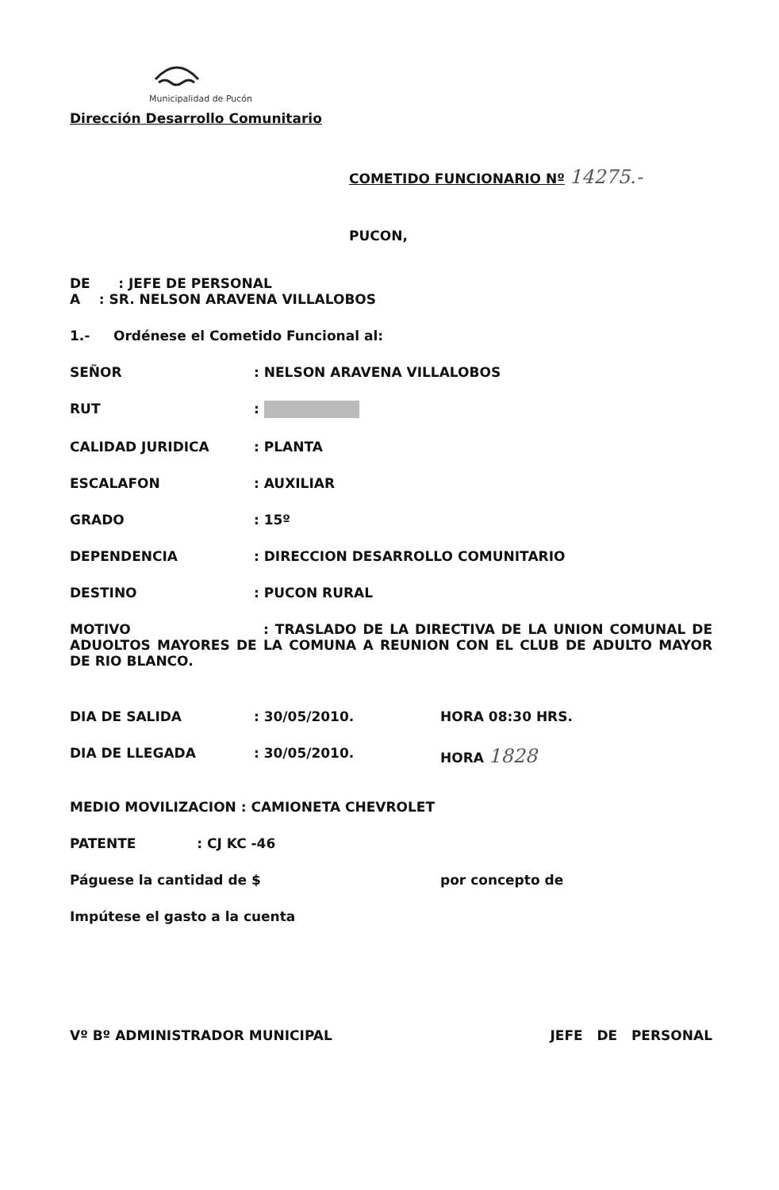Municipalidad de Pucón
Dirección Desarrollo Comunitario
COMETIDO FUNCIONARIO Nº 14275.-
PUCON,
DE : JEFE DE PERSONAL
A : SR. NELSON ARAVENA VILLALOBOS
1.- Ordénese el Cometido Funcional al:
SEÑOR: NELSON ARAVENA VILLALOBOS
RUT:
CALIDAD JURIDICA: PLANTA
ESCALAFON: AUXILIAR
GRADO: 15º
DEPENDENCIA: DIRECCION DESARROLLO COMUNITARIO
DESTINO: PUCON RURAL
MOTIVO : TRASLADO DE LA DIRECTIVA DE LA UNION COMUNAL DE ADUOLTOS MAYORES DE LA COMUNA A REUNION CON EL CLUB DE ADULTO MAYOR DE RIO BLANCO.
DIA DE SALIDA: 30/05/2010. HORA 08:30 HRS.
DIA DE LLEGADA: 30/05/2010. HORA 1828
MEDIO MOVILIZACION : CAMIONETA CHEVROLET
PATENTE : CJ KC -46
Páguese la cantidad de $ por concepto de
Impútese el gasto a la cuenta
Vº Bº ADMINISTRADOR MUNICIPAL JEFE DE PERSONAL